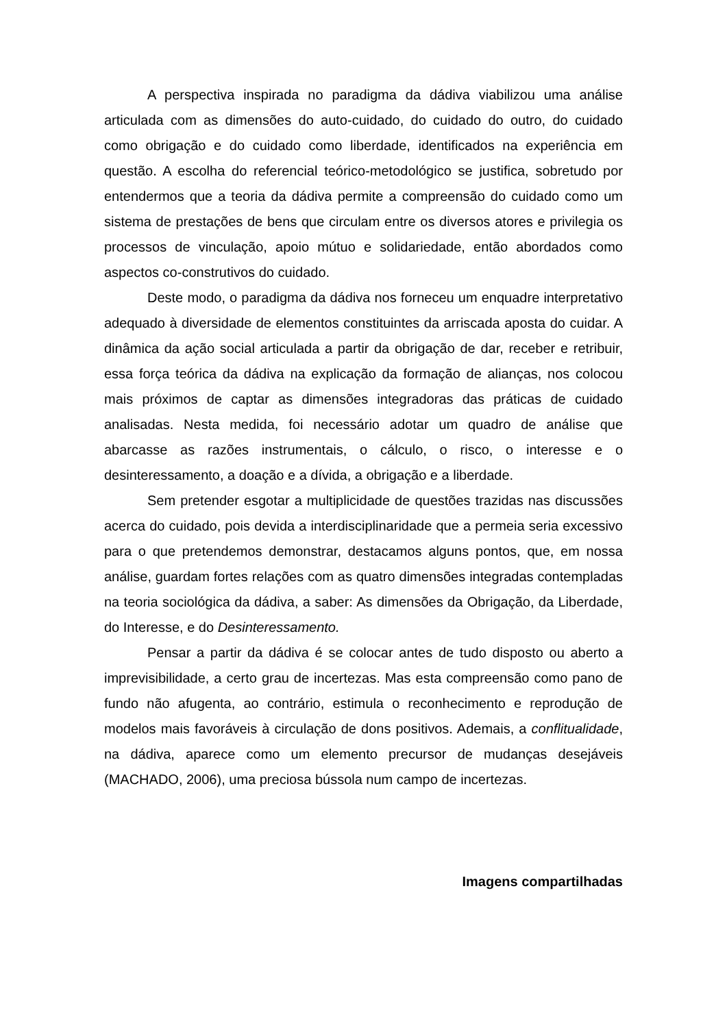A perspectiva inspirada no paradigma da dádiva viabilizou uma análise articulada com as dimensões do auto-cuidado, do cuidado do outro, do cuidado como obrigação e do cuidado como liberdade, identificados na experiência em questão. A escolha do referencial teórico-metodológico se justifica, sobretudo por entendermos que a teoria da dádiva permite a compreensão do cuidado como um sistema de prestações de bens que circulam entre os diversos atores e privilegia os processos de vinculação, apoio mútuo e solidariedade, então abordados como aspectos co-construtivos do cuidado.
Deste modo, o paradigma da dádiva nos forneceu um enquadre interpretativo adequado à diversidade de elementos constituintes da arriscada aposta do cuidar. A dinâmica da ação social articulada a partir da obrigação de dar, receber e retribuir, essa força teórica da dádiva na explicação da formação de alianças, nos colocou mais próximos de captar as dimensões integradoras das práticas de cuidado analisadas. Nesta medida, foi necessário adotar um quadro de análise que abarcasse as razões instrumentais, o cálculo, o risco, o interesse e o desinteressamento, a doação e a dívida, a obrigação e a liberdade.
Sem pretender esgotar a multiplicidade de questões trazidas nas discussões acerca do cuidado, pois devida a interdisciplinaridade que a permeia seria excessivo para o que pretendemos demonstrar, destacamos alguns pontos, que, em nossa análise, guardam fortes relações com as quatro dimensões integradas contempladas na teoria sociológica da dádiva, a saber: As dimensões da Obrigação, da Liberdade, do Interesse, e do Desinteressamento.
Pensar a partir da dádiva é se colocar antes de tudo disposto ou aberto a imprevisibilidade, a certo grau de incertezas. Mas esta compreensão como pano de fundo não afugenta, ao contrário, estimula o reconhecimento e reprodução de modelos mais favoráveis à circulação de dons positivos. Ademais, a conflitualidade, na dádiva, aparece como um elemento precursor de mudanças desejáveis (MACHADO, 2006), uma preciosa bússola num campo de incertezas.
Imagens compartilhadas